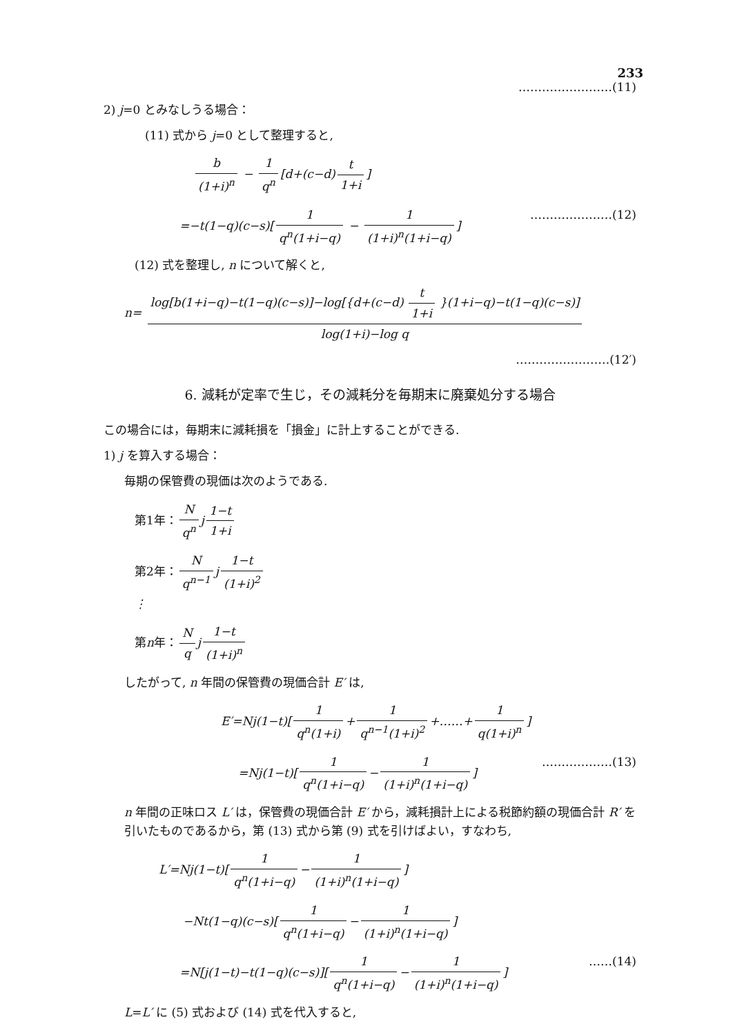233
……………………(11)
2) j=0 とみなしうる場合：
(11) 式から j=0 として整理すると,
b (1+i)<sup>n</sup> − 1 q<sup>n</sup> [d+(c−d) t 1+i]
=−t(1−q)(c−s)[1 q<sup>n</sup>(1+i−q) − 1 (1+i)<sup>n</sup>(1+i−q)] …………………(12)
(12) 式を整理し, n について解くと,
n= log[b(1+i−q)−t(1−q)(c−s)]−log[{d+(c−d) t 1+i }(1+i−q)−t(1−q)(c−s)] log(1+i)−log q
……………………(12′)
6. 減耗が定率で生じ，その減耗分を毎期末に廃棄処分する場合
この場合には，毎期末に減耗損を「損金」に計上することができる.
1) j を算入する場合：
毎期の保管費の現価は次のようである.
第1年： N q<sup>n</sup> j 1−t 1+i
第2年： N q<sup>n−1</sup> j 1−t (1+i)<sup>2</sup>
⋮
第n年： N q j 1−t (1+i)<sup>n</sup>
したがって, n 年間の保管費の現価合計 E′ は,
E′=Nj(1−t)[1 q<sup>n</sup>(1+i) + 1 q<sup>n−1</sup>(1+i)<sup>2</sup> +……+ 1 q(1+i)<sup>n</sup>]
=Nj(1−t)[1 q<sup>n</sup>(1+i−q) − 1 (1+i)<sup>n</sup>(1+i−q)] ………………(13)
n 年間の正味ロス L′ は，保管費の現価合計 E′ から，減耗損計上による税節約額の現価合計 R′ を引いたものであるから，第 (13) 式から第 (9) 式を引けばよい，すなわち,
L′=Nj(1−t)[1 q<sup>n</sup>(1+i−q) − 1 (1+i)<sup>n</sup>(1+i−q)]
−Nt(1−q)(c−s)[1 q<sup>n</sup>(1+i−q) − 1 (1+i)<sup>n</sup>(1+i−q)]
=N[j(1−t)−t(1−q)(c−s)][1 q<sup>n</sup>(1+i−q) − 1 (1+i)<sup>n</sup>(1+i−q)] ……(14)
L=L′ に (5) 式および (14) 式を代入すると,